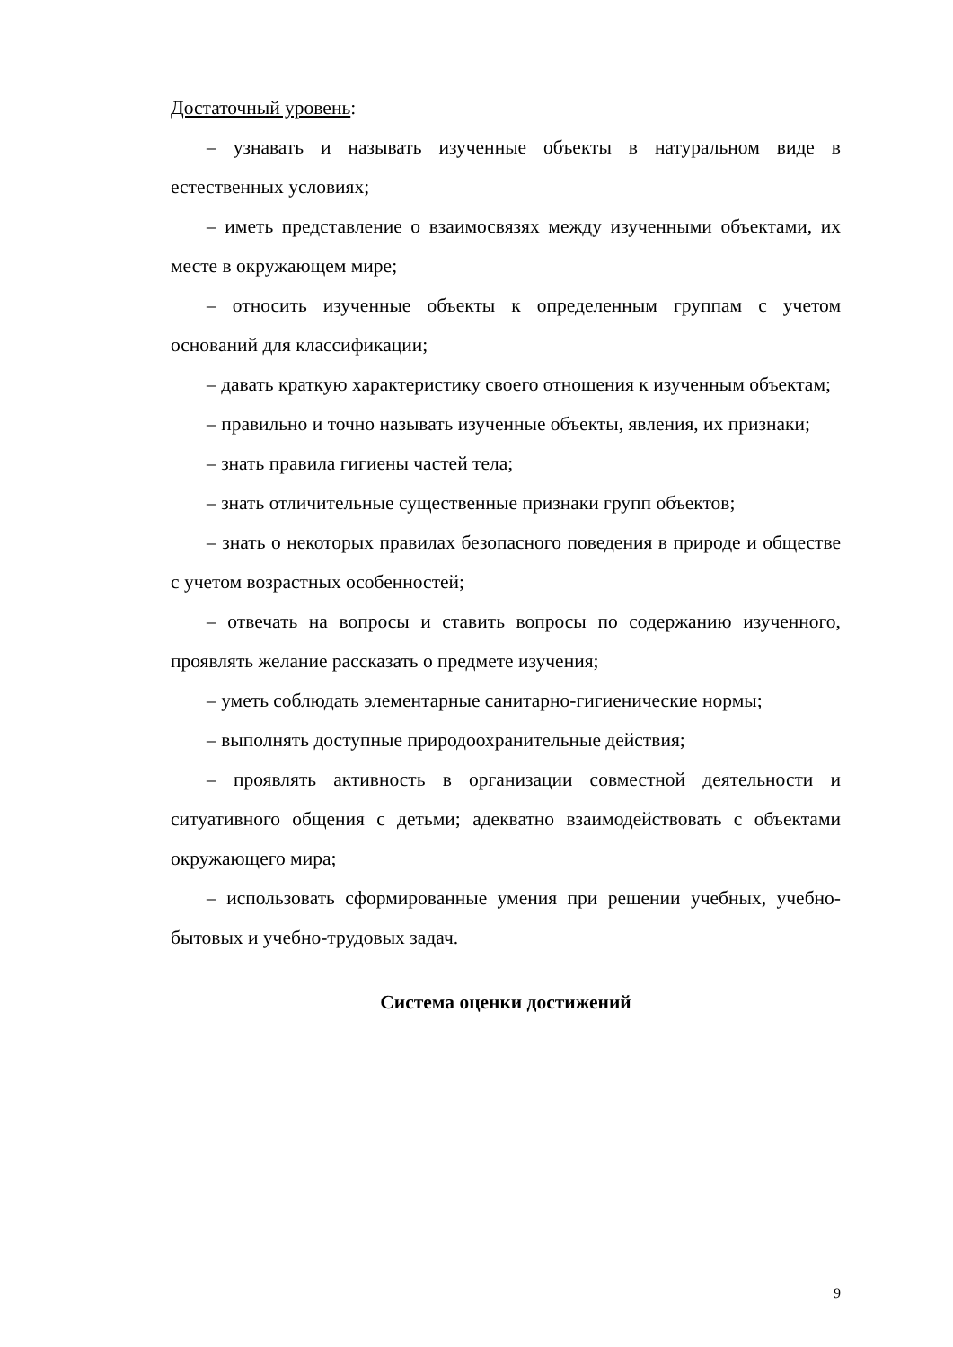Достаточный уровень:
– узнавать и называть изученные объекты в натуральном виде в естественных условиях;
– иметь представление о взаимосвязях между изученными объектами, их месте в окружающем мире;
– относить изученные объекты к определенным группам с учетом оснований для классификации;
– давать краткую характеристику своего отношения к изученным объектам;
– правильно и точно называть изученные объекты, явления, их признаки;
– знать правила гигиены частей тела;
– знать отличительные существенные признаки групп объектов;
– знать о некоторых правилах безопасного поведения в природе и обществе с учетом возрастных особенностей;
– отвечать на вопросы и ставить вопросы по содержанию изученного, проявлять желание рассказать о предмете изучения;
– уметь соблюдать элементарные санитарно-гигиенические нормы;
– выполнять доступные природоохранительные действия;
– проявлять активность в организации совместной деятельности и ситуативного общения с детьми; адекватно взаимодействовать с объектами окружающего мира;
– использовать сформированные умения при решении учебных, учебно-бытовых и учебно-трудовых задач.
Система оценки достижений
9